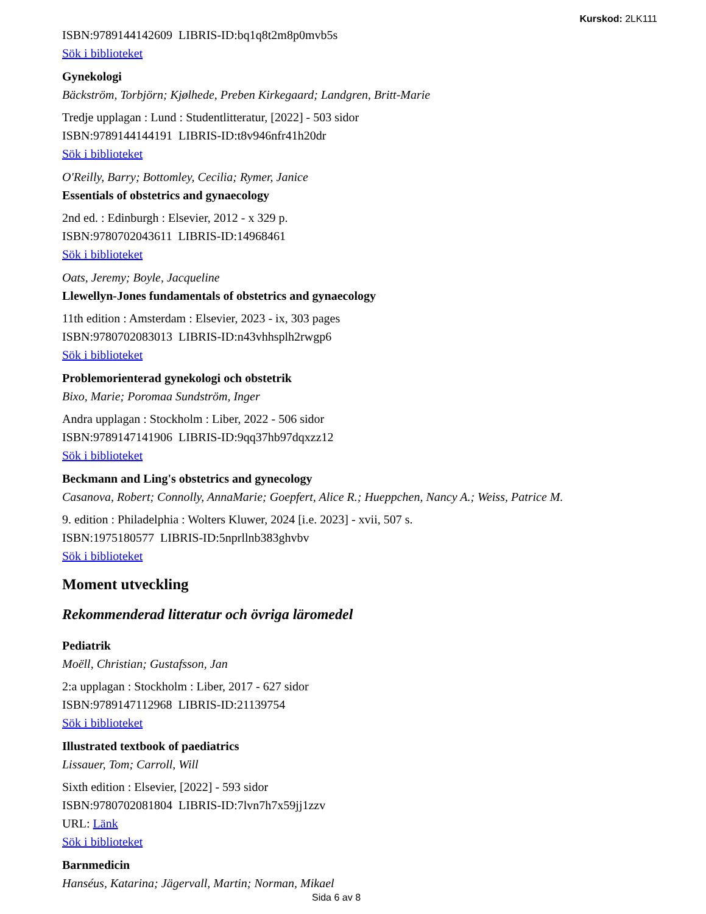Kurskod: 2LK111
ISBN:9789144142609 LIBRIS-ID:bq1q8t2m8p0mvb5s
Sök i biblioteket
Gynekologi
Bäckström, Torbjörn; Kjølhede, Preben Kirkegaard; Landgren, Britt-Marie
Tredje upplagan : Lund : Studentlitteratur, [2022] - 503 sidor
ISBN:9789144144191 LIBRIS-ID:t8v946nfr41h20dr
Sök i biblioteket
O'Reilly, Barry; Bottomley, Cecilia; Rymer, Janice
Essentials of obstetrics and gynaecology
2nd ed. : Edinburgh : Elsevier, 2012 - x 329 p.
ISBN:9780702043611 LIBRIS-ID:14968461
Sök i biblioteket
Oats, Jeremy; Boyle, Jacqueline
Llewellyn-Jones fundamentals of obstetrics and gynaecology
11th edition : Amsterdam : Elsevier, 2023 - ix, 303 pages
ISBN:9780702083013 LIBRIS-ID:n43vhhsplh2rwgp6
Sök i biblioteket
Problemorienterad gynekologi och obstetrik
Bixo, Marie; Poromaa Sundström, Inger
Andra upplagan : Stockholm : Liber, 2022 - 506 sidor
ISBN:9789147141906 LIBRIS-ID:9qq37hb97dqxzz12
Sök i biblioteket
Beckmann and Ling's obstetrics and gynecology
Casanova, Robert; Connolly, AnnaMarie; Goepfert, Alice R.; Hueppchen, Nancy A.; Weiss, Patrice M.
9. edition : Philadelphia : Wolters Kluwer, 2024 [i.e. 2023] - xvii, 507 s.
ISBN:1975180577 LIBRIS-ID:5nprllnb383ghvbv
Sök i biblioteket
Moment utveckling
Rekommenderad litteratur och övriga läromedel
Pediatrik
Moëll, Christian; Gustafsson, Jan
2:a upplagan : Stockholm : Liber, 2017 - 627 sidor
ISBN:9789147112968 LIBRIS-ID:21139754
Sök i biblioteket
Illustrated textbook of paediatrics
Lissauer, Tom; Carroll, Will
Sixth edition : Elsevier, [2022] - 593 sidor
ISBN:9780702081804 LIBRIS-ID:7lvn7h7x59jj1zzv
URL: Länk
Sök i biblioteket
Barnmedicin
Hanséus, Katarina; Jägervall, Martin; Norman, Mikael
Sida 6 av 8